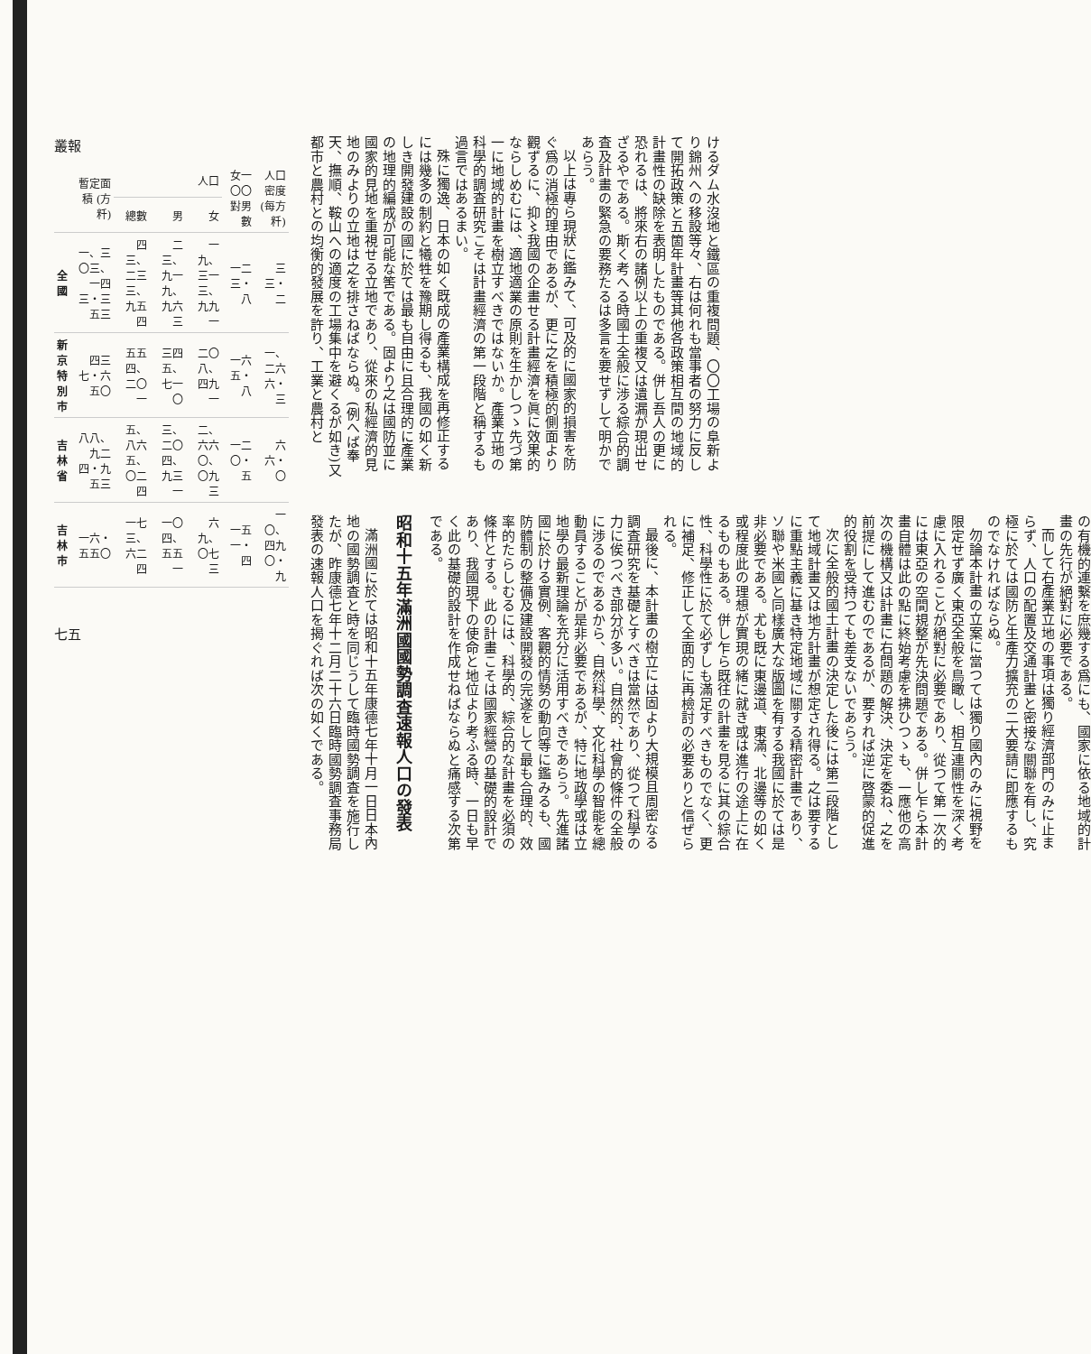けるダム水沒地と鐵區の重複問題、〇〇工場の阜新より錦州への移設等々、右は何れも當事者の努力に反して開拓政策と五箇年計畫等其他各政策相互間の地域的計畫性の缺除を表明したものである。併し吾人の更に恐れるは、將來右の諸例以上の重複又は遺漏が現出せざるやである。斯く考へる時國土全般に渉る綜合的調査及計畫の緊急の要務たるは多言を要せずして明かであらう。
以上は專ら現狀に鑑みて、可及的に國家的損害を防ぐ爲の消極的理由であるが、更に之を積極的側面より觀ずるに、抑〻我國の企畫せる計畫經濟を眞に效果的ならしめむには、適地適業の原則を生かしつゝ先づ第一に地域的計畫を樹立すべきではないか。產業立地の科學的調査研究こそは計畫經濟の第一段階と稱するも過言ではあるまい。
殊に獨逸、日本の如く既成の產業構成を再修正するには幾多の制約と犧牲を豫期し得るも、我國の如く新しき開發建設の國に於ては最も自由に且合理的に產業の地理的編成が可能な筈である。固より之は國防並に國家的見地を重視せる立地であり、從來の私經濟的見地のみよりの立地は之を排さねばならぬ。(例へば奉天、撫順、鞍山への適度の工場集中を避くるが如き)又都市と農村との均衡的發展を許り、工業と農村と
の有機的連繫を庶幾する爲にも、國家に依る地域的計畫の先行が絕對に必要である。
而して右產業立地の事項は獨り經濟部門のみに止まらず、人口の配置及交通計畫と密接な關聯を有し、究極に於ては國防と生產力擴充の二大要請に即應するものでなければならぬ。
勿論本計畫の立案に當つては獨り國內のみに視野を限定せず廣く東亞全般を鳥瞰し、相互連關性を深く考慮に入れることが絕對に必要であり、從つて第一次的には東亞の空間規整が先決問題である。併し乍ら本計畫自體は此の點に終始考慮を拂ひつゝも、一應他の高次の機構又は計畫に右問題の解決、決定を委ね、之を前提にして進むのであるが、要すれば逆に啓蒙的促進的役割を受持つても差支ないであらう。
次に全般的國土計畫の決定した後には第二段階として地域計畫又は地方計畫が想定され得る。之は要するに重點主義に基き特定地域に關する精密計畫であり、ソ聯や米國と同樣廣大な版圖を有する我國に於ては是非必要である。尤も既に東邊道、東滿、北邊等の如く或程度此の理想が實現の緒に就き或は進行の途上に在るものもある。併し乍ら既往の計畫を見るに其の綜合性、科學性に於て必ずしも滿足すべきものでなく、更に補足、修正して全面的に再檢討の必要ありと信ぜられる。
最後に、本計畫の樹立には固より大規模且周密なる調査研究を基礎とすべきは當然であり、從つて科學の力に俟つべき部分が多い。自然的、社會的條件の全般に渉るのであるから、自然科學、文化科學の智能を總動員することが是非必要であるが、特に地政學或は立地學の最新理論を充分に活用すべきであらう。先進諸國に於ける實例、客觀的情勢の動向等に鑑みるも、國防體制の整備及建設開發の完遂をして最も合理的、效率的たらしむるには、科學的、綜合的な計畫を必須の條件とする。此の計畫こそは國家經營の基礎的設計であり、我國現下の使命と地位より考ふる時、一日も早く此の基礎的設計を作成せねばならぬと痛感する次第である。
昭和十五年滿洲國國勢調査速報人口の發表
滿洲國に於ては昭和十五年康德七年十月一日日本內地の國勢調査と時を同じうして臨時國勢調査を施行したが、昨康德七年十二月二十六日臨時國勢調査事務局發表の速報人口を揭ぐれば次の如くである。
叢報
| | 暫定面積 (方粁) | 人口 | | | 女一〇〇 對男數 | 人口密度 (每方粁) |
| --- | --- | --- | --- | --- | --- | --- |
| | | 總數 | 男 | 女 | | |
| 全國 | 一、三〇三、一四三・三五三 | 四三、二三三、九五四 | 二三、九一九、九六三 | 一九、三一三、九九一 | 一二三・八 | 三三・二 |
| 新京特別市 | 四三七・六五〇 | 五五四、二〇一 | 三四五、七一〇 | 二〇八、四九一 | 一六五・八 | 一、二六六・三 |
| 吉林省 | 八八、九二四・九五三 | 五、八六五、〇二四 | 三、二〇四、九三一 | 二、六六〇、〇九三 | 一二〇・五 | 六六・〇 |
| 吉林市 | 一六・五五〇 | 一七三、六二四 | 一〇四、五五一 | 六九、〇七三 | 一五一・四 | 一〇、四九〇・九 |
七五